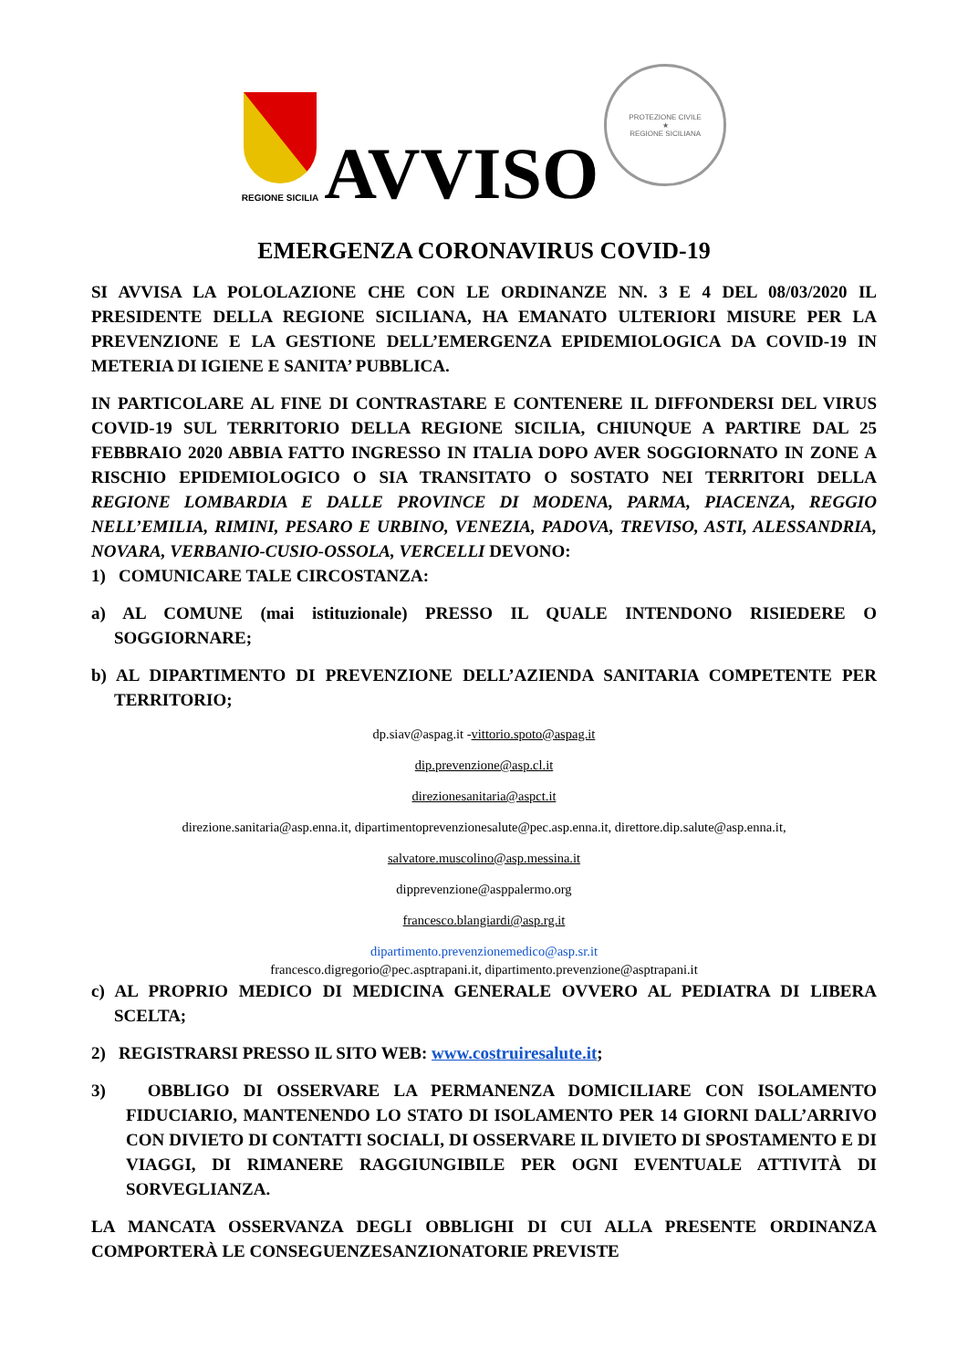REGIONE SICILIA
AVVISO
PROTEZIONE CIVILE
★
REGIONE SICILIANA
EMERGENZA CORONAVIRUS COVID-19
SI AVVISA LA POLOLAZIONE CHE CON LE ORDINANZE NN. 3 E 4 DEL 08/03/2020 IL PRESIDENTE DELLA REGIONE SICILIANA, HA EMANATO ULTERIORI MISURE PER LA PREVENZIONE E LA GESTIONE DELL’EMERGENZA EPIDEMIOLOGICA DA COVID-19 IN METERIA DI IGIENE E SANITA’ PUBBLICA.
IN PARTICOLARE AL FINE DI CONTRASTARE E CONTENERE IL DIFFONDERSI DEL VIRUS COVID-19 SUL TERRITORIO DELLA REGIONE SICILIA, CHIUNQUE A PARTIRE DAL 25 FEBBRAIO 2020 ABBIA FATTO INGRESSO IN ITALIA DOPO AVER SOGGIORNATO IN ZONE A RISCHIO EPIDEMIOLOGICO O SIA TRANSITATO O SOSTATO NEI TERRITORI DELLA REGIONE LOMBARDIA E DALLE PROVINCE DI MODENA, PARMA, PIACENZA, REGGIO NELL’EMILIA, RIMINI, PESARO E URBINO, VENEZIA, PADOVA, TREVISO, ASTI, ALESSANDRIA, NOVARA, VERBANIO-CUSIO-OSSOLA, VERCELLI DEVONO:
1) COMUNICARE TALE CIRCOSTANZA:
a) AL COMUNE (mai istituzionale) PRESSO IL QUALE INTENDONO RISIEDERE O SOGGIORNARE;
b) AL DIPARTIMENTO DI PREVENZIONE DELL’AZIENDA SANITARIA COMPETENTE PER TERRITORIO;
dp.siav@aspag.it -vittorio.spoto@aspag.it
dip.prevenzione@asp.cl.it
direzionesanitaria@aspct.it
direzione.sanitaria@asp.enna.it, dipartimentoprevenzionesalute@pec.asp.enna.it, direttore.dip.salute@asp.enna.it,
salvatore.muscolino@asp.messina.it
dipprevenzione@asppalermo.org
francesco.blangiardi@asp.rg.it
dipartimento.prevenzionemedico@asp.sr.it
francesco.digregorio@pec.asptrapani.it, dipartimento.prevenzione@asptrapani.it
c) AL PROPRIO MEDICO DI MEDICINA GENERALE OVVERO AL PEDIATRA DI LIBERA SCELTA;
2) REGISTRARSI PRESSO IL SITO WEB: www.costruiresalute.it;
3) OBBLIGO DI OSSERVARE LA PERMANENZA DOMICILIARE CON ISOLAMENTO FIDUCIARIO, MANTENENDO LO STATO DI ISOLAMENTO PER 14 GIORNI DALL’ARRIVO CON DIVIETO DI CONTATTI SOCIALI, DI OSSERVARE IL DIVIETO DI SPOSTAMENTO E DI VIAGGI, DI RIMANERE RAGGIUNGIBILE PER OGNI EVENTUALE ATTIVITÀ DI SORVEGLIANZA.
LA MANCATA OSSERVANZA DEGLI OBBLIGHI DI CUI ALLA PRESENTE ORDINANZA COMPORTERÀ LE CONSEGUENZESANZIONATORIE PREVISTE